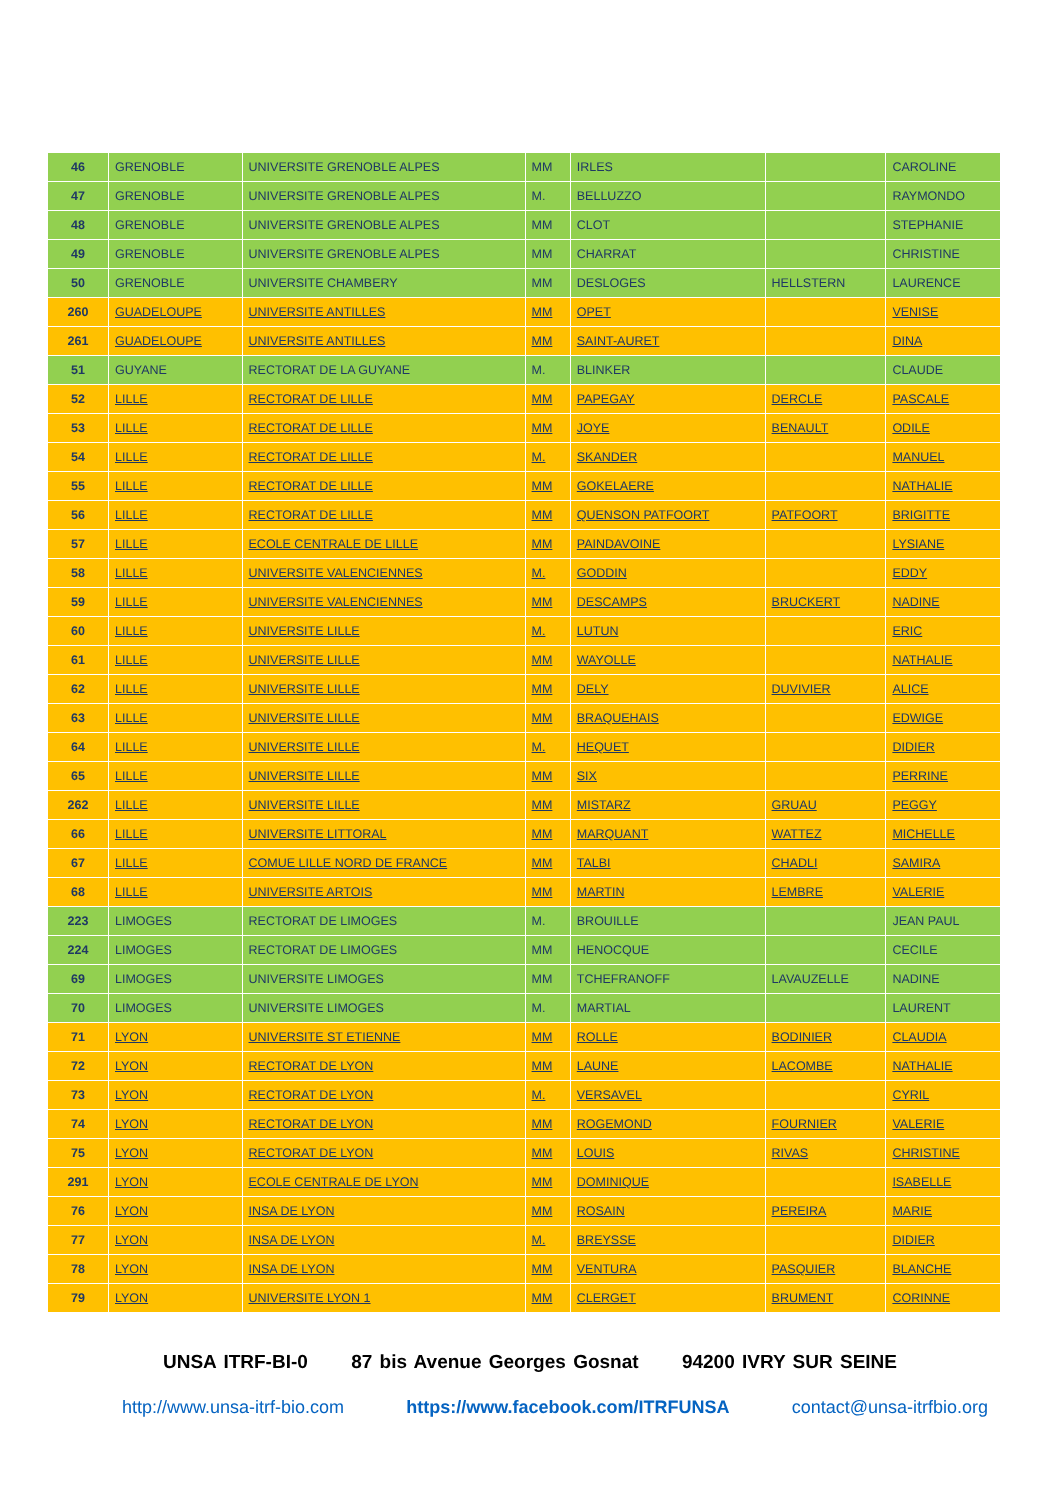| 46 | GRENOBLE | UNIVERSITE GRENOBLE ALPES | MM | IRLES | | CAROLINE |
| 47 | GRENOBLE | UNIVERSITE GRENOBLE ALPES | M. | BELLUZZO | | RAYMONDO |
| 48 | GRENOBLE | UNIVERSITE GRENOBLE ALPES | MM | CLOT | | STEPHANIE |
| 49 | GRENOBLE | UNIVERSITE GRENOBLE ALPES | MM | CHARRAT | | CHRISTINE |
| 50 | GRENOBLE | UNIVERSITE CHAMBERY | MM | DESLOGES | HELLSTERN | LAURENCE |
| 260 | GUADELOUPE | UNIVERSITE ANTILLES | MM | OPET | | VENISE |
| 261 | GUADELOUPE | UNIVERSITE ANTILLES | MM | SAINT-AURET | | DINA |
| 51 | GUYANE | RECTORAT DE LA GUYANE | M. | BLINKER | | CLAUDE |
| 52 | LILLE | RECTORAT DE LILLE | MM | PAPEGAY | DERCLE | PASCALE |
| 53 | LILLE | RECTORAT DE LILLE | MM | JOYE | BENAULT | ODILE |
| 54 | LILLE | RECTORAT DE LILLE | M. | SKANDER | | MANUEL |
| 55 | LILLE | RECTORAT DE LILLE | MM | GOKELAERE | | NATHALIE |
| 56 | LILLE | RECTORAT DE LILLE | MM | QUENSON PATFOORT | PATFOORT | BRIGITTE |
| 57 | LILLE | ECOLE CENTRALE DE LILLE | MM | PAINDAVOINE | | LYSIANE |
| 58 | LILLE | UNIVERSITE VALENCIENNES | M. | GODDIN | | EDDY |
| 59 | LILLE | UNIVERSITE VALENCIENNES | MM | DESCAMPS | BRUCKERT | NADINE |
| 60 | LILLE | UNIVERSITE LILLE | M. | LUTUN | | ERIC |
| 61 | LILLE | UNIVERSITE LILLE | MM | WAYOLLE | | NATHALIE |
| 62 | LILLE | UNIVERSITE LILLE | MM | DELY | DUVIVIER | ALICE |
| 63 | LILLE | UNIVERSITE LILLE | MM | BRAQUEHAIS | | EDWIGE |
| 64 | LILLE | UNIVERSITE LILLE | M. | HEQUET | | DIDIER |
| 65 | LILLE | UNIVERSITE LILLE | MM | SIX | | PERRINE |
| 262 | LILLE | UNIVERSITE LILLE | MM | MISTARZ | GRUAU | PEGGY |
| 66 | LILLE | UNIVERSITE LITTORAL | MM | MARQUANT | WATTEZ | MICHELLE |
| 67 | LILLE | COMUE LILLE NORD DE FRANCE | MM | TALBI | CHADLI | SAMIRA |
| 68 | LILLE | UNIVERSITE ARTOIS | MM | MARTIN | LEMBRE | VALERIE |
| 223 | LIMOGES | RECTORAT DE LIMOGES | M. | BROUILLE | | JEAN PAUL |
| 224 | LIMOGES | RECTORAT DE LIMOGES | MM | HENOCQUE | | CECILE |
| 69 | LIMOGES | UNIVERSITE LIMOGES | MM | TCHEFRANOFF | LAVAUZELLE | NADINE |
| 70 | LIMOGES | UNIVERSITE LIMOGES | M. | MARTIAL | | LAURENT |
| 71 | LYON | UNIVERSITE ST ETIENNE | MM | ROLLE | BODINIER | CLAUDIA |
| 72 | LYON | RECTORAT DE LYON | MM | LAUNE | LACOMBE | NATHALIE |
| 73 | LYON | RECTORAT DE LYON | M. | VERSAVEL | | CYRIL |
| 74 | LYON | RECTORAT DE LYON | MM | ROGEMOND | FOURNIER | VALERIE |
| 75 | LYON | RECTORAT DE LYON | MM | LOUIS | RIVAS | CHRISTINE |
| 291 | LYON | ECOLE CENTRALE DE LYON | MM | DOMINIQUE | | ISABELLE |
| 76 | LYON | INSA DE LYON | MM | ROSAIN | PEREIRA | MARIE |
| 77 | LYON | INSA DE LYON | M. | BREYSSE | | DIDIER |
| 78 | LYON | INSA DE LYON | MM | VENTURA | PASQUIER | BLANCHE |
| 79 | LYON | UNIVERSITE LYON 1 | MM | CLERGET | BRUMENT | CORINNE |
UNSA ITRF-BI-0 87 bis Avenue Georges Gosnat 94200 IVRY SUR SEINE
http://www.unsa-itrf-bio.com https://www.facebook.com/ITRFUNSA contact@unsa-itrfbio.org